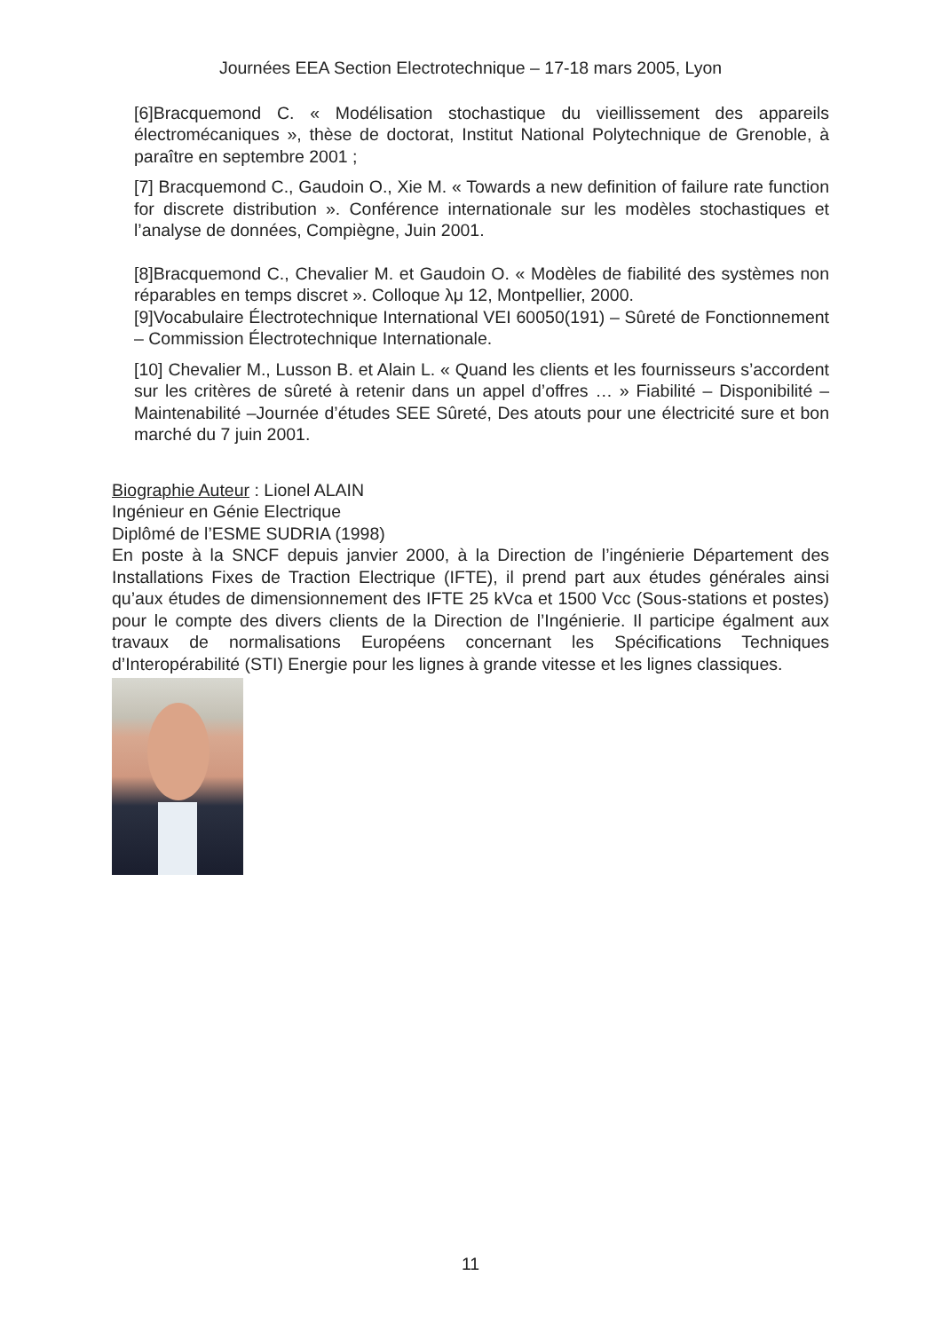Journées EEA Section Electrotechnique – 17-18 mars 2005, Lyon
[6]Bracquemond C. « Modélisation stochastique du vieillissement des appareils électromécaniques », thèse de doctorat, Institut National Polytechnique de Grenoble, à paraître en septembre 2001 ;
[7] Bracquemond C., Gaudoin O., Xie M. « Towards a new definition of failure rate function for discrete distribution ». Conférence internationale sur les modèles stochastiques et l’analyse de données, Compiègne, Juin 2001.
[8]Bracquemond C., Chevalier M. et Gaudoin O. « Modèles de fiabilité des systèmes non réparables en temps discret ». Colloque λμ 12, Montpellier, 2000.
[9]Vocabulaire Électrotechnique International VEI 60050(191) – Sûreté de Fonctionnement – Commission Électrotechnique Internationale.
[10] Chevalier M., Lusson B. et Alain L. « Quand les clients et les fournisseurs s’accordent sur les critères de sûreté à retenir dans un appel d’offres … » Fiabilité – Disponibilité – Maintenabilité –Journée d’études SEE Sûreté, Des atouts pour une électricité sure et bon marché du 7 juin 2001.
Biographie Auteur : Lionel ALAIN
Ingénieur en Génie Electrique
Diplômé de l’ESME SUDRIA (1998)
En poste à la SNCF depuis janvier 2000, à la Direction de l’ingénierie Département des Installations Fixes de Traction Electrique (IFTE), il prend part aux études générales ainsi qu’aux études de dimensionnement des IFTE 25 kVca et 1500 Vcc (Sous-stations et postes) pour le compte des divers clients de la Direction de l’Ingénierie. Il participe égalment aux travaux de normalisations Européens concernant les Spécifications Techniques d’Interopérabilité (STI) Energie pour les lignes à grande vitesse et les lignes classiques.
11